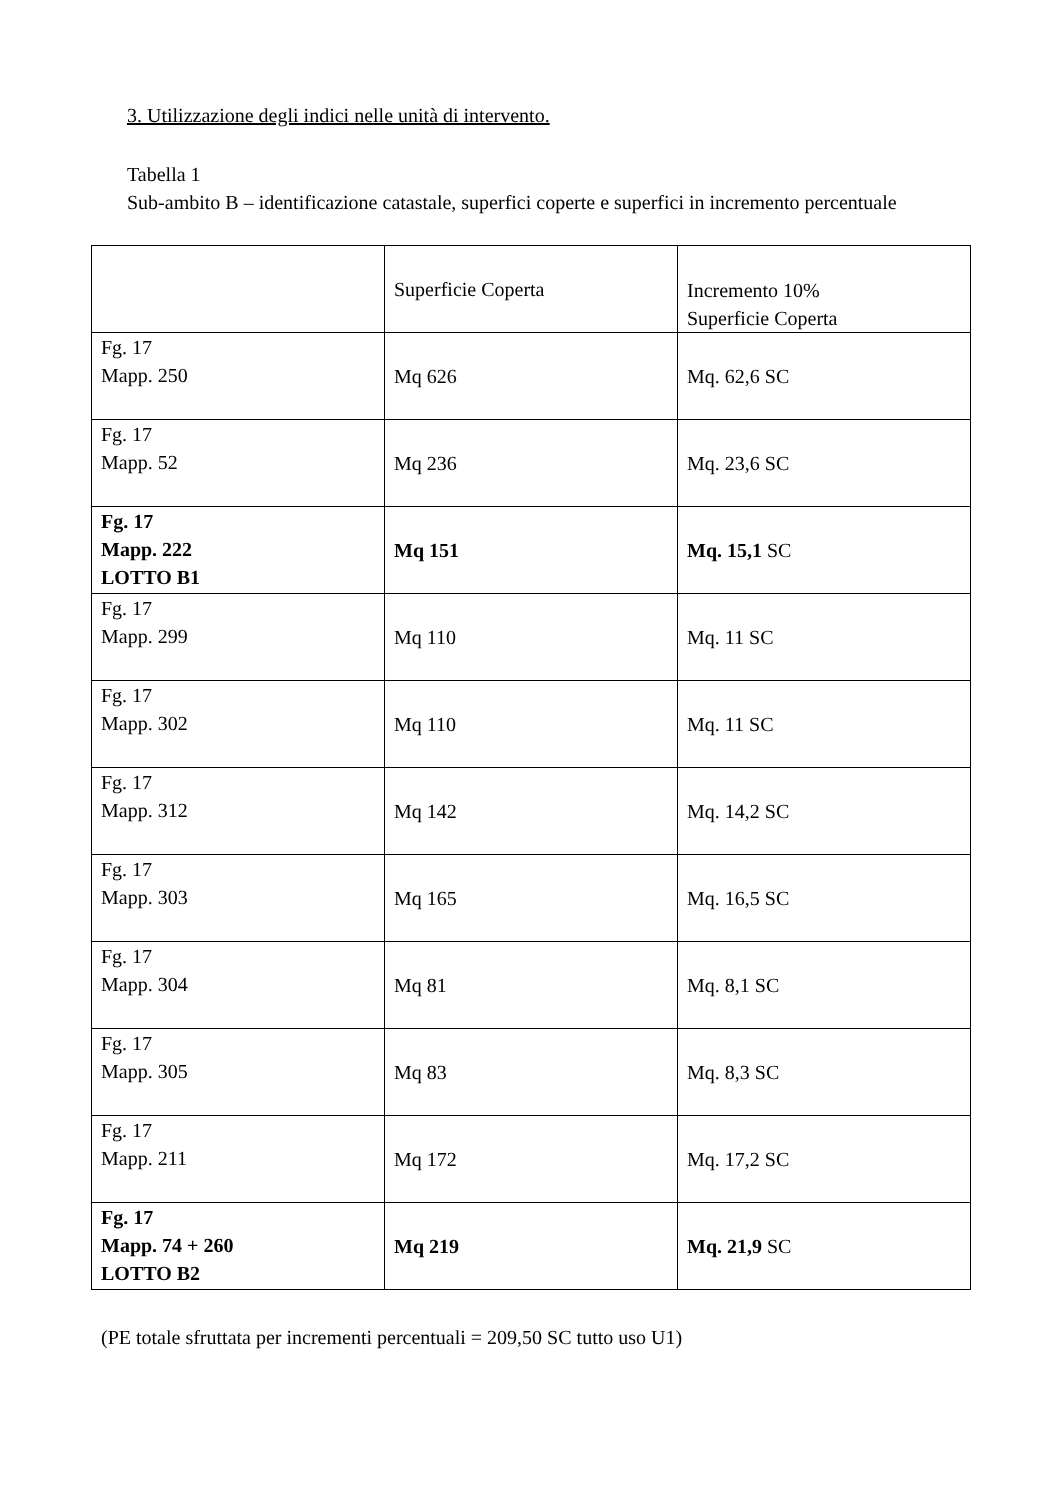3. Utilizzazione degli indici nelle unità di intervento.
Tabella 1
Sub-ambito B – identificazione catastale, superfici coperte e superfici in incremento percentuale
| | Superficie Coperta | Incremento 10% Superficie Coperta |
| --- | --- | --- |
| Fg. 17 Mapp. 250 | Mq 626 | Mq. 62,6 SC |
| Fg. 17 Mapp. 52 | Mq 236 | Mq. 23,6 SC |
| Fg. 17 Mapp. 222 LOTTO B1 | Mq 151 | Mq. 15,1 SC |
| Fg. 17 Mapp. 299 | Mq 110 | Mq. 11 SC |
| Fg. 17 Mapp. 302 | Mq 110 | Mq. 11 SC |
| Fg. 17 Mapp. 312 | Mq 142 | Mq. 14,2 SC |
| Fg. 17 Mapp. 303 | Mq 165 | Mq. 16,5 SC |
| Fg. 17 Mapp. 304 | Mq 81 | Mq. 8,1 SC |
| Fg. 17 Mapp. 305 | Mq 83 | Mq. 8,3 SC |
| Fg. 17 Mapp. 211 | Mq 172 | Mq. 17,2 SC |
| Fg. 17 Mapp. 74 + 260 LOTTO B2 | Mq 219 | Mq. 21,9 SC |
(PE totale sfruttata per incrementi percentuali = 209,50 SC tutto uso U1)